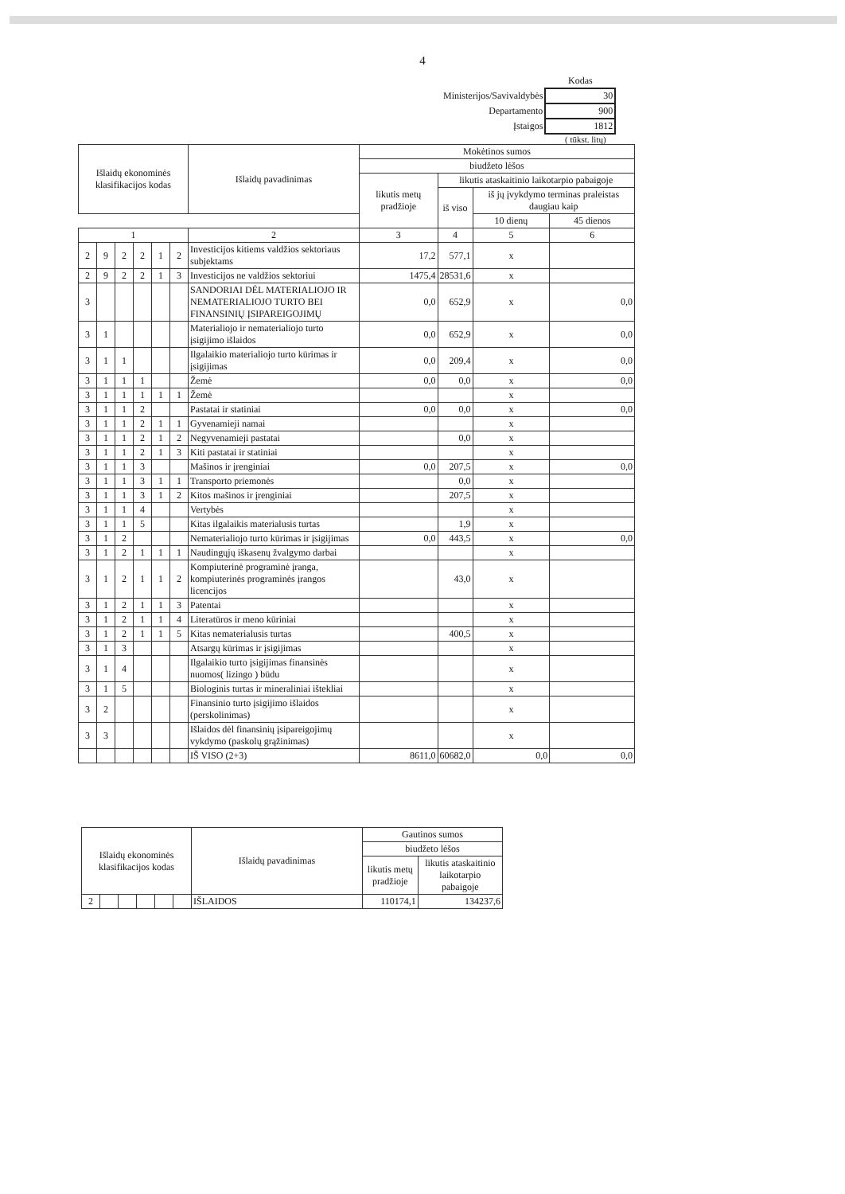4
| | Kodas |
| Ministerijos/Savivaldybės | 30 |
| Departamento | 900 |
| Įstaigos | 1812 |
( tūkst. litų)
| Išlaidų ekonominės klasifikacijos kodas | | | | | | Išlaidų pavadinimas | Mokėtinos sumos | | | |
| --- | --- | --- | --- | --- | --- | --- | --- | --- | --- | --- |
| | | | | | | | biudžeto lėšos | | | |
| | | | | | | | likutis metų pradžioje | likutis ataskaitinio laikotarpio pabaigoje | | |
| | | | | | | | | iš viso | iš jų įvykdymo terminas praleistas daugiau kaip | |
| | | | | | | | | | 10 dienų | 45 dienos |
| 1 | | | | | | 2 | 3 | 4 | 5 | 6 |
| 2 | 9 | 2 | 2 | 1 | 2 | Investicijos kitiems valdžios sektoriaus subjektams | 17,2 | 577,1 | x | |
| 2 | 9 | 2 | 2 | 1 | 3 | Investicijos ne valdžios sektoriui | 1475,4 | 28531,6 | x | |
| 3 | | | | | | SANDORIAI DĖL MATERIALIOJO IR NEMATERIALIOJO TURTO BEI FINANSINIŲ ĮSIPAREIGOJIMŲ | 0,0 | 652,9 | x | 0,0 |
| 3 | 1 | | | | | Materialiojo ir nematerialiojo turto įsigijimo išlaidos | 0,0 | 652,9 | x | 0,0 |
| 3 | 1 | 1 | | | | Ilgalaikio materialiojo turto kūrimas ir įsigijimas | 0,0 | 209,4 | x | 0,0 |
| 3 | 1 | 1 | 1 | | | Žemė | 0,0 | 0,0 | x | 0,0 |
| 3 | 1 | 1 | 1 | 1 | 1 | Žemė | | | x | |
| 3 | 1 | 1 | 2 | | | Pastatai ir statiniai | 0,0 | 0,0 | x | 0,0 |
| 3 | 1 | 1 | 2 | 1 | 1 | Gyvenamieji namai | | | x | |
| 3 | 1 | 1 | 2 | 1 | 2 | Negyvenamieji pastatai | | 0,0 | x | |
| 3 | 1 | 1 | 2 | 1 | 3 | Kiti pastatai ir statiniai | | | x | |
| 3 | 1 | 1 | 3 | | | Mašinos ir įrenginiai | 0,0 | 207,5 | x | 0,0 |
| 3 | 1 | 1 | 3 | 1 | 1 | Transporto priemonės | | 0,0 | x | |
| 3 | 1 | 1 | 3 | 1 | 2 | Kitos mašinos ir įrenginiai | | 207,5 | x | |
| 3 | 1 | 1 | 4 | | | Vertybės | | | x | |
| 3 | 1 | 1 | 5 | | | Kitas ilgalaikis materialusis turtas | | 1,9 | x | |
| 3 | 1 | 2 | | | | Nematerialiojo turto kūrimas ir įsigijimas | 0,0 | 443,5 | x | 0,0 |
| 3 | 1 | 2 | 1 | 1 | 1 | Naudingųjų iškasenų žvalgymo darbai | | | x | |
| 3 | 1 | 2 | 1 | 1 | 2 | Kompiuterinė programinė įranga, kompiuterinės programinės įrangos licencijos | | 43,0 | x | |
| 3 | 1 | 2 | 1 | 1 | 3 | Patentai | | | x | |
| 3 | 1 | 2 | 1 | 1 | 4 | Literatūros ir meno kūriniai | | | x | |
| 3 | 1 | 2 | 1 | 1 | 5 | Kitas nematerialusis turtas | | 400,5 | x | |
| 3 | 1 | 3 | | | | Atsargų kūrimas ir įsigijimas | | | x | |
| 3 | 1 | 4 | | | | Ilgalaikio turto įsigijimas finansinės nuomos( lizingo ) būdu | | | x | |
| 3 | 1 | 5 | | | | Biologinis turtas ir mineraliniai ištekliai | | | x | |
| 3 | 2 | | | | | Finansinio turto įsigijimo išlaidos (perskolinimas) | | | x | |
| 3 | 3 | | | | | Išlaidos dėl finansinių įsipareigojimų vykdymo (paskolų grąžinimas) | | | x | |
| | | | | | | IŠ VISO (2+3) | 8611,0 | 60682,0 | 0,0 | 0,0 |
| Išlaidų ekonominės klasifikacijos kodas | | | | | | Išlaidų pavadinimas | Gautinos sumos | |
| --- | --- | --- | --- | --- | --- | --- | --- | --- |
| | | | | | | | biudžeto lėšos | |
| | | | | | | | likutis metų pradžioje | likutis ataskaitinio laikotarpio pabaigoje |
| 2 | | | | | | IŠLAIDOS | 110174,1 | 134237,6 |